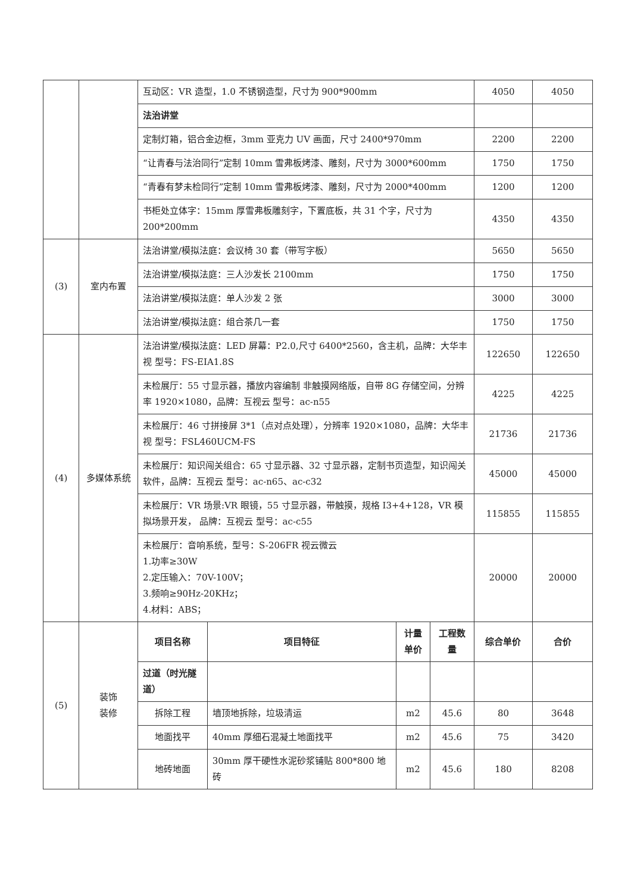| | | 互动区：VR 造型，1.0 不锈钢造型，尺寸为 900*900mm | | | | 4050 | 4050 |
| | | 法治讲堂 | | | | | |
| | | 定制灯箱，铝合金边框，3mm 亚克力 UV 画面，尺寸 2400*970mm | | | | 2200 | 2200 |
| | | “让青春与法治同行”定制 10mm 雪弗板烤漆、雕刻，尺寸为 3000*600mm | | | | 1750 | 1750 |
| | | “青春有梦未检同行”定制 10mm 雪弗板烤漆、雕刻，尺寸为 2000*400mm | | | | 1200 | 1200 |
| | | 书柜处立体字：15mm 厚雪弗板雕刻字，下置底板，共 31 个字，尺寸为 200*200mm | | | | 4350 | 4350 |
| (3) | 室内布置 | 法治讲堂/模拟法庭：会议椅 30 套（带写字板） | | | | 5650 | 5650 |
| | | 法治讲堂/模拟法庭：三人沙发长 2100mm | | | | 1750 | 1750 |
| | | 法治讲堂/模拟法庭：单人沙发 2 张 | | | | 3000 | 3000 |
| | | 法治讲堂/模拟法庭：组合茶几一套 | | | | 1750 | 1750 |
| (4) | 多媒体系统 | 法治讲堂/模拟法庭：LED 屏幕：P2.0,尺寸 6400*2560，含主机，品牌：大华丰视 型号：FS-EIA1.8S | | | | 122650 | 122650 |
| | | 未检展厅：55 寸显示器，播放内容编制 非触摸网络版，自带 8G 存储空间，分辨率 1920×1080，品牌：互视云 型号：ac-n55 | | | | 4225 | 4225 |
| | | 未检展厅：46 寸拼接屏 3*1（点对点处理），分辨率 1920×1080，品牌：大华丰视 型号：FSL460UCM-FS | | | | 21736 | 21736 |
| | | 未检展厅：知识闯关组合：65 寸显示器、32 寸显示器，定制书页造型，知识闯关软件，品牌：互视云 型号：ac-n65、ac-c32 | | | | 45000 | 45000 |
| | | 未检展厅：VR 场景:VR 眼镜，55 寸显示器，带触摸，规格 I3+4+128，VR 模拟场景开发， 品牌：互视云 型号：ac-c55 | | | | 115855 | 115855 |
| | | 未检展厅：音响系统，型号：S-206FR 视云微云 1.功率≥30W 2.定压输入：70V-100V； 3.频响≥90Hz-20KHz； 4.材料：ABS； | | | | 20000 | 20000 |
| (5) | 装饰 装修 | 项目名称 | 项目特征 | 计量单价 | 工程数量 | 综合单价 | 合价 |
| | | 过道（时光隧道） | | | | | |
| | | 拆除工程 | 墙顶地拆除，垃圾清运 | m2 | 45.6 | 80 | 3648 |
| | | 地面找平 | 40mm 厚细石混凝土地面找平 | m2 | 45.6 | 75 | 3420 |
| | | 地砖地面 | 30mm 厚干硬性水泥砂浆铺贴 800*800 地砖 | m2 | 45.6 | 180 | 8208 |